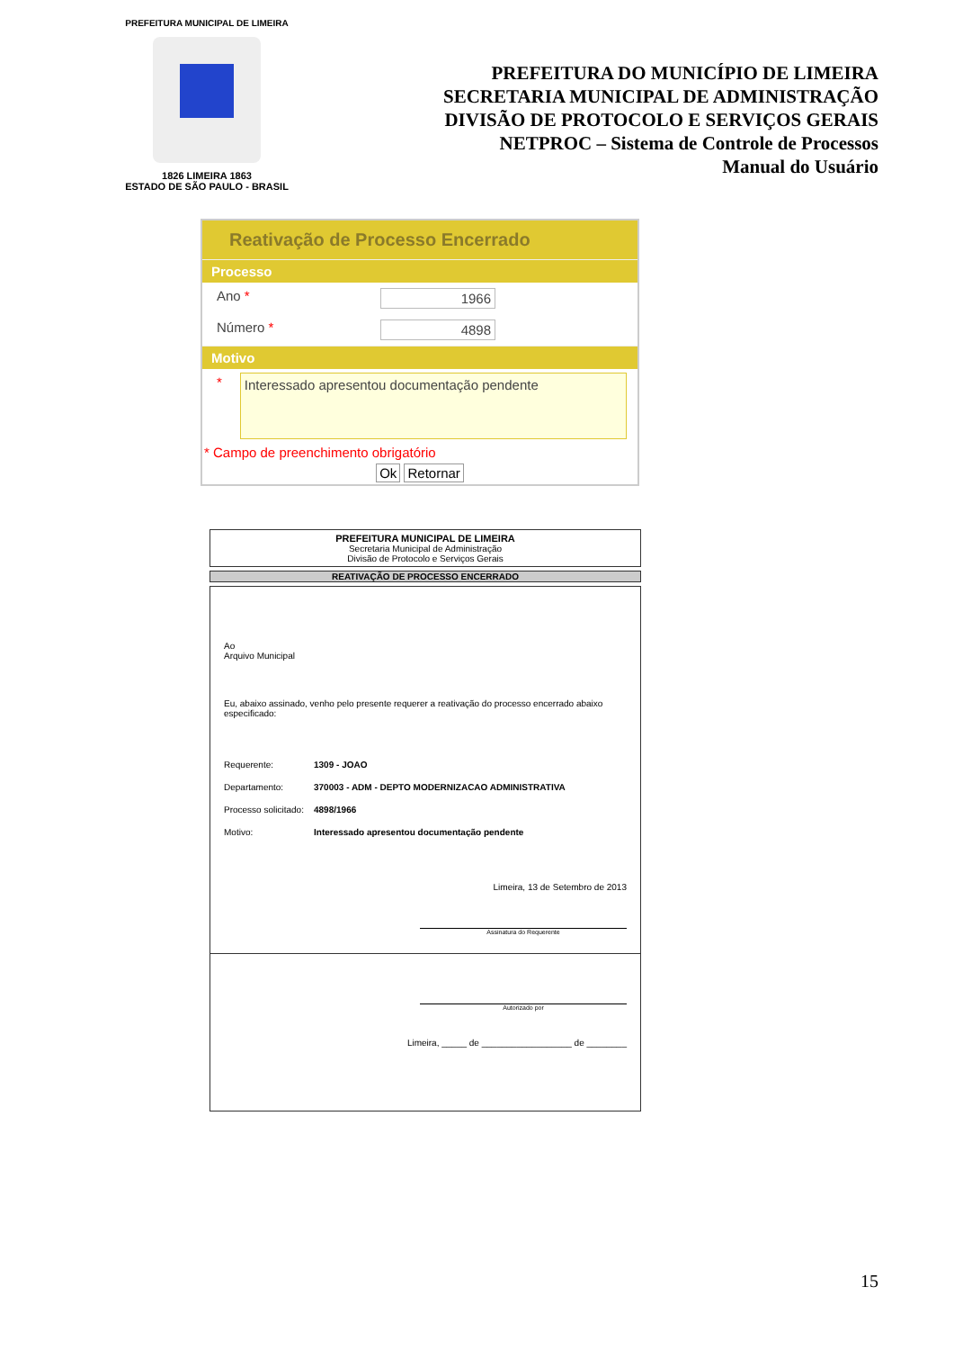PREFEITURA MUNICIPAL DE LIMEIRA
1826 LIMEIRA 1863
ESTADO DE SÃO PAULO - BRASIL
PREFEITURA DO MUNICÍPIO DE LIMEIRA
SECRETARIA MUNICIPAL DE ADMINISTRAÇÃO
DIVISÃO DE PROTOCOLO E SERVIÇOS GERAIS
NETPROC – Sistema de Controle de Processos
Manual do Usuário
Reativação de Processo Encerrado
Processo
Ano * 1966
Número * 4898
Motivo
*
Interessado apresentou documentação pendente
* Campo de preenchimento obrigatório
Ok Retornar
PREFEITURA MUNICIPAL DE LIMEIRA
Secretaria Municipal de Administração
Divisão de Protocolo e Serviços Gerais
REATIVAÇÃO DE PROCESSO ENCERRADO
Ao
Arquivo Municipal
Eu, abaixo assinado, venho pelo presente requerer a reativação do processo encerrado abaixo especificado:
Requerente: 1309 - JOAO
Departamento: 370003 - ADM - DEPTO MODERNIZACAO ADMINISTRATIVA
Processo solicitado: 4898/1966
Motivo: Interessado apresentou documentação pendente
Limeira, 13 de Setembro de 2013
Assinatura do Requerente
Autorizado por
Limeira, _____ de __________________ de ________
15